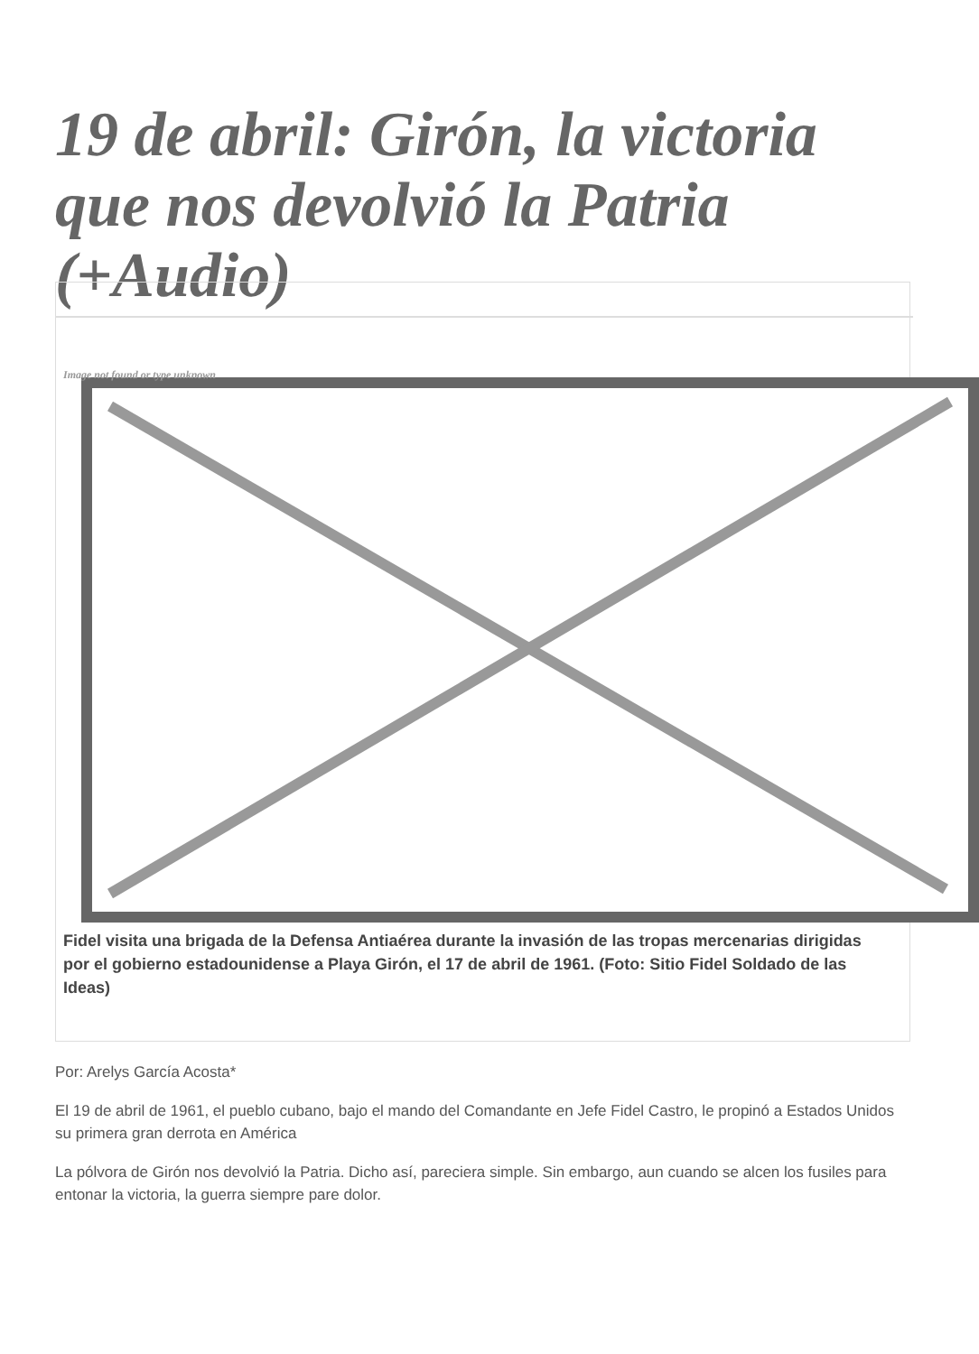19 de abril: Girón, la victoria que nos devolvió la Patria (+Audio)
Image not found or type unknown
Fidel visita una brigada de la Defensa Antiaérea durante la invasión de las tropas mercenarias dirigidas
por el gobierno estadounidense a Playa Girón, el 17 de abril de 1961. (Foto: Sitio Fidel Soldado de las Ideas)
Por: Arelys García Acosta*
El 19 de abril de 1961, el pueblo cubano, bajo el mando del Comandante en Jefe Fidel Castro, le propinó a Estados Unidos su primera gran derrota en América
La pólvora de Girón nos devolvió la Patria. Dicho así, pareciera simple. Sin embargo, aun cuando se alcen los fusiles para entonar la victoria, la guerra siempre pare dolor.